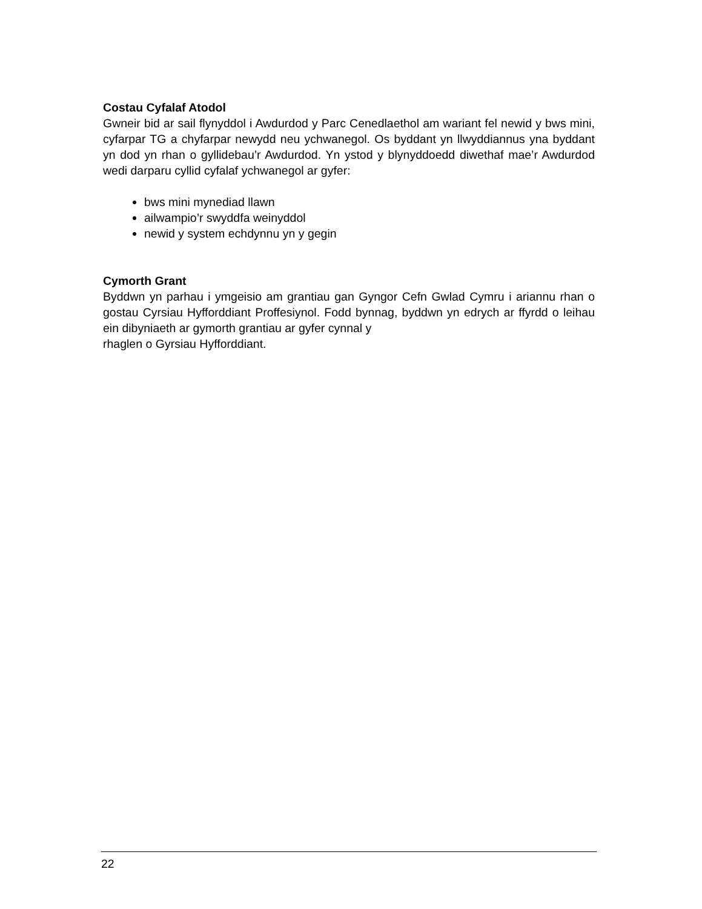Costau Cyfalaf Atodol
Gwneir bid ar sail flynyddol i Awdurdod y Parc Cenedlaethol am wariant fel newid y bws mini, cyfarpar TG a chyfarpar newydd neu ychwanegol. Os byddant yn llwyddiannus yna byddant yn dod yn rhan o gyllidebau’r Awdurdod. Yn ystod y blynyddoedd diwethaf mae’r Awdurdod wedi darparu cyllid cyfalaf ychwanegol ar gyfer:
bws mini mynediad llawn
ailwampio’r swyddfa weinyddol
newid y system echdynnu yn y gegin
Cymorth Grant
Byddwn yn parhau i ymgeisio am grantiau gan Gyngor Cefn Gwlad Cymru i ariannu rhan o gostau Cyrsiau Hyfforddiant Proffesiynol. Fodd bynnag, byddwn yn edrych ar ffyrdd o leihau ein dibyniaeth ar gymorth grantiau ar gyfer cynnal y
rhaglen o Gyrsiau Hyfforddiant.
22